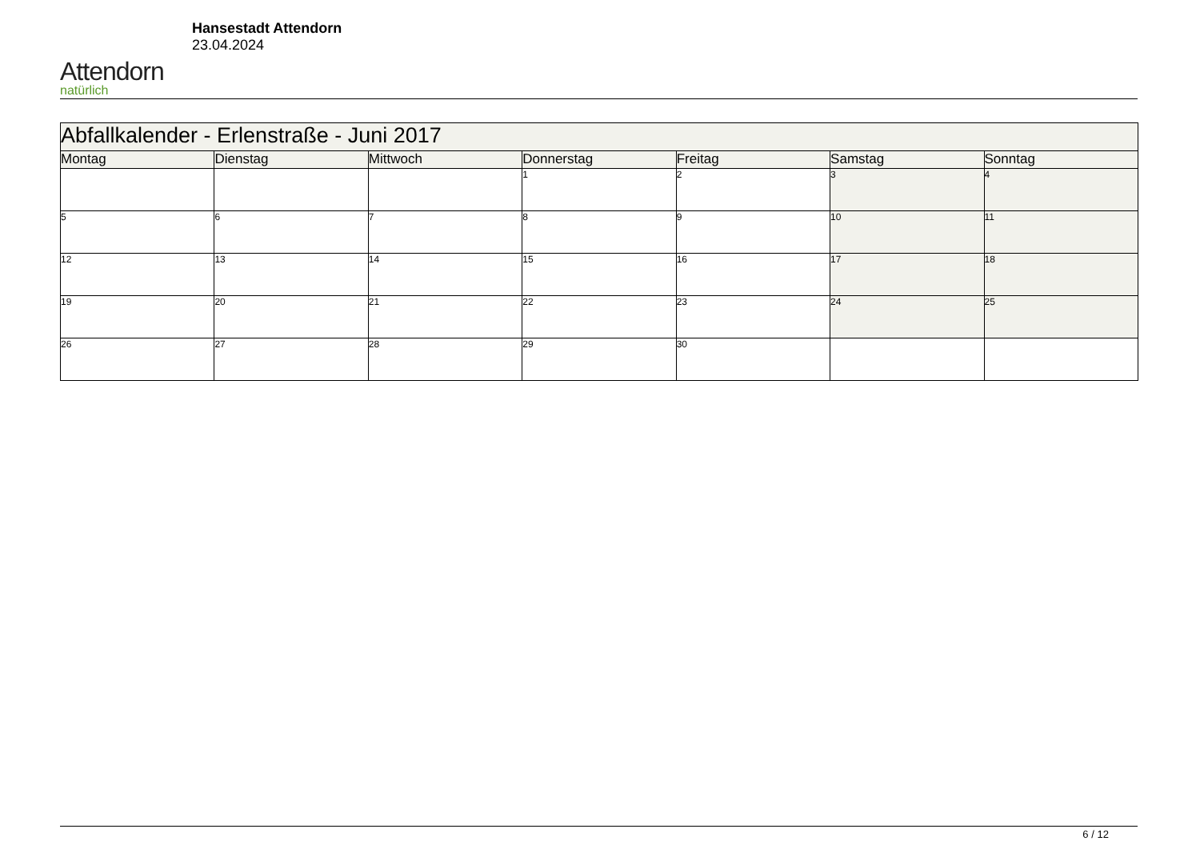Attendorn
natürlich
Hansestadt Attendorn
23.04.2024
| Abfallkalender - Erlenstraße - Juni 2017 | | | | | | |
| Montag | Dienstag | Mittwoch | Donnerstag | Freitag | Samstag | Sonntag |
| | | | 1 | 2 | 3 | 4 |
| 5 | 6 | 7 | 8 | 9 | 10 | 11 |
| 12 | 13 | 14 | 15 | 16 | 17 | 18 |
| 19 | 20 | 21 | 22 | 23 | 24 | 25 |
| 26 | 27 | 28 | 29 | 30 | | |
6 / 12